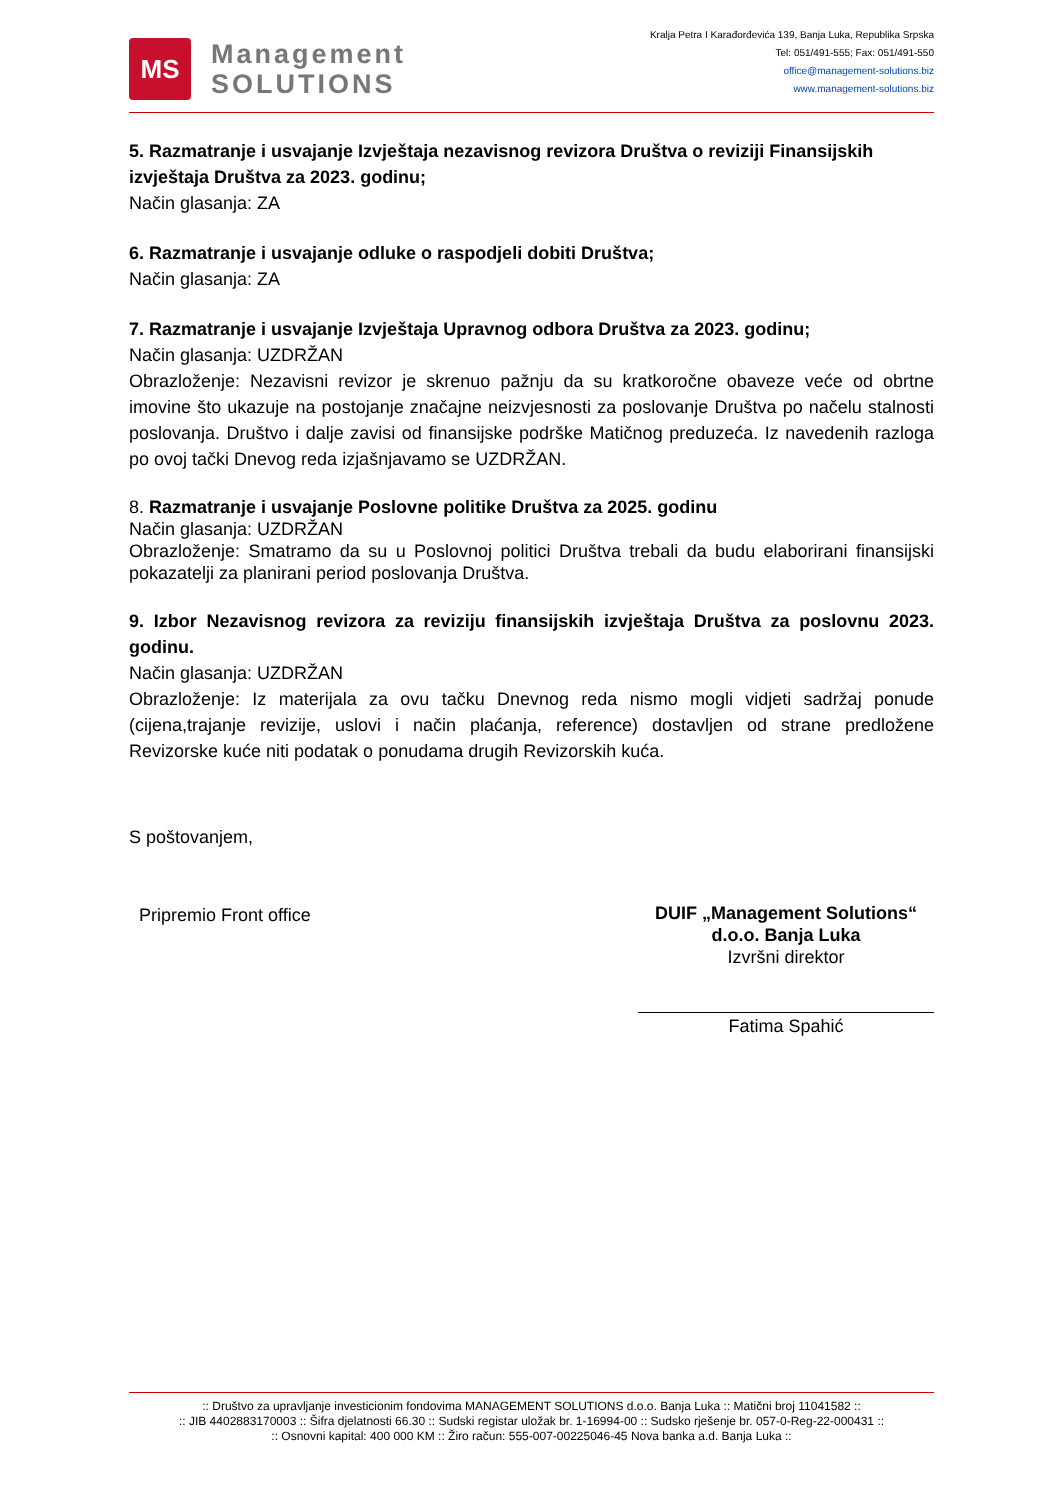MS
Management
SOLUTIONS
Kralja Petra I Karađorđevića 139, Banja Luka, Republika Srpska
Tel: 051/491-555; Fax: 051/491-550
office@management-solutions.biz
www.management-solutions.biz
5. Razmatranje i usvajanje Izvještaja nezavisnog revizora Društva o reviziji Finansijskih izvještaja Društva za 2023. godinu;
Način glasanja: ZA
6. Razmatranje i usvajanje odluke o raspodjeli dobiti Društva;
Način glasanja: ZA
7. Razmatranje i usvajanje Izvještaja Upravnog odbora Društva za 2023. godinu;
Način glasanja: UZDRŽAN
Obrazloženje: Nezavisni revizor je skrenuo pažnju da su kratkoročne obaveze veće od obrtne imovine što ukazuje na postojanje značajne neizvjesnosti za poslovanje Društva po načelu stalnosti poslovanja. Društvo i dalje zavisi od finansijske podrške Matičnog preduzeća. Iz navedenih razloga po ovoj tački Dnevog reda izjašnjavamo se UZDRŽAN.
8. Razmatranje i usvajanje Poslovne politike Društva za 2025. godinu
Način glasanja: UZDRŽAN
Obrazloženje: Smatramo da su u Poslovnoj politici Društva trebali da budu elaborirani finansijski pokazatelji za planirani period poslovanja Društva.
9. Izbor Nezavisnog revizora za reviziju finansijskih izvještaja Društva za poslovnu 2023. godinu.
Način glasanja: UZDRŽAN
Obrazloženje: Iz materijala za ovu tačku Dnevnog reda nismo mogli vidjeti sadržaj ponude (cijena,trajanje revizije, uslovi i način plaćanja, reference) dostavljen od strane predložene Revizorske kuće niti podatak o ponudama drugih Revizorskih kuća.
S poštovanjem,
Pripremio Front office
DUIF „Management Solutions“ d.o.o. Banja Luka
Izvršni direktor
Fatima Spahić
:: Društvo za upravljanje investicionim fondovima MANAGEMENT SOLUTIONS d.o.o. Banja Luka :: Matični broj 11041582 ::
:: JIB 4402883170003 :: Šifra djelatnosti 66.30 :: Sudski registar uložak br. 1-16994-00 :: Sudsko rješenje br. 057-0-Reg-22-000431 ::
:: Osnovni kapital: 400 000 KM :: Žiro račun: 555-007-00225046-45 Nova banka a.d. Banja Luka ::